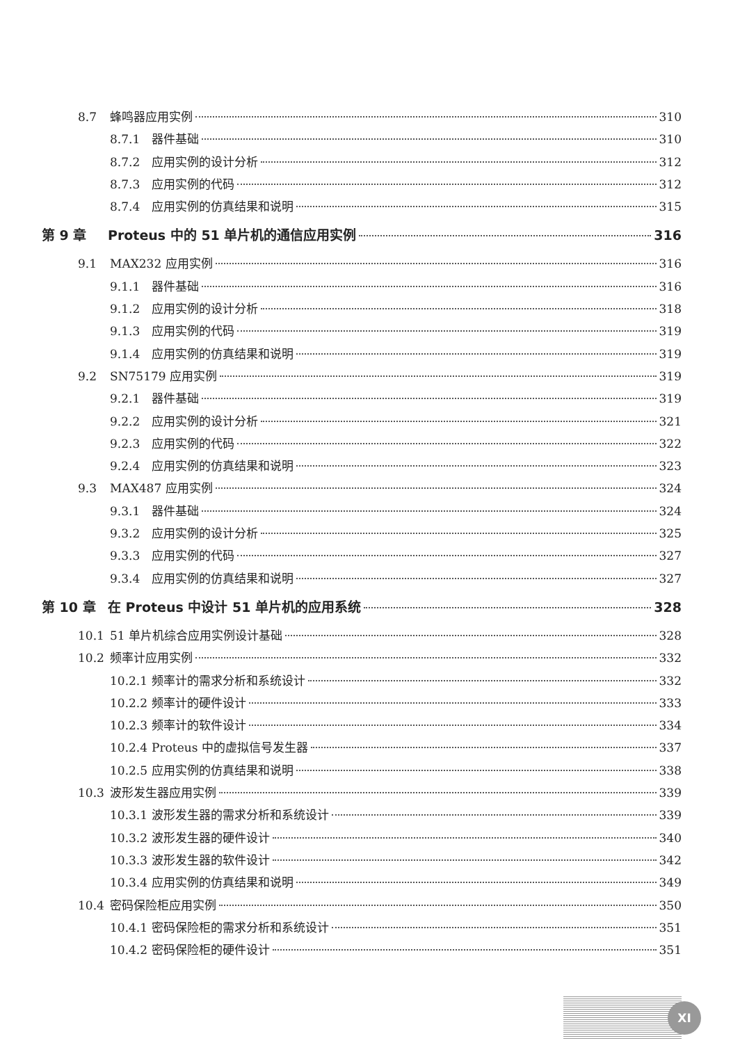8.7 蜂鸣器应用实例 310
8.7.1 器件基础 310
8.7.2 应用实例的设计分析 312
8.7.3 应用实例的代码 312
8.7.4 应用实例的仿真结果和说明 315
第 9 章 Proteus 中的 51 单片机的通信应用实例 316
9.1 MAX232 应用实例 316
9.1.1 器件基础 316
9.1.2 应用实例的设计分析 318
9.1.3 应用实例的代码 319
9.1.4 应用实例的仿真结果和说明 319
9.2 SN75179 应用实例 319
9.2.1 器件基础 319
9.2.2 应用实例的设计分析 321
9.2.3 应用实例的代码 322
9.2.4 应用实例的仿真结果和说明 323
9.3 MAX487 应用实例 324
9.3.1 器件基础 324
9.3.2 应用实例的设计分析 325
9.3.3 应用实例的代码 327
9.3.4 应用实例的仿真结果和说明 327
第 10 章 在 Proteus 中设计 51 单片机的应用系统 328
10.1 51 单片机综合应用实例设计基础 328
10.2 频率计应用实例 332
10.2.1 频率计的需求分析和系统设计 332
10.2.2 频率计的硬件设计 333
10.2.3 频率计的软件设计 334
10.2.4 Proteus 中的虚拟信号发生器 337
10.2.5 应用实例的仿真结果和说明 338
10.3 波形发生器应用实例 339
10.3.1 波形发生器的需求分析和系统设计 339
10.3.2 波形发生器的硬件设计 340
10.3.3 波形发生器的软件设计 342
10.3.4 应用实例的仿真结果和说明 349
10.4 密码保险柜应用实例 350
10.4.1 密码保险柜的需求分析和系统设计 351
10.4.2 密码保险柜的硬件设计 351
XI